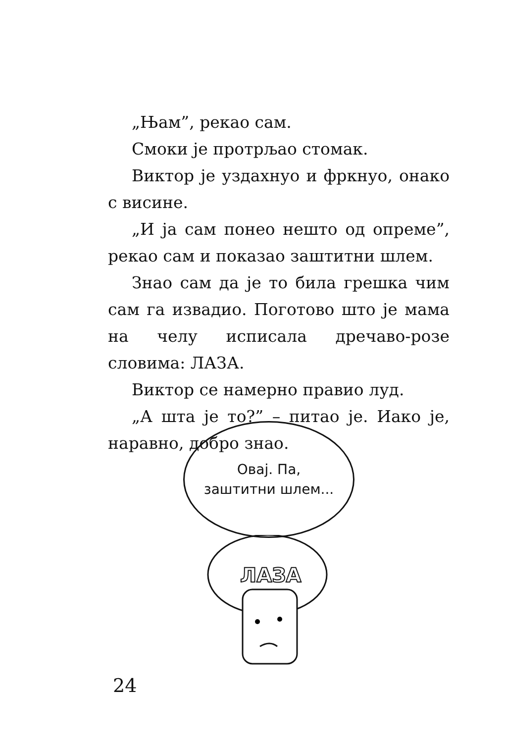„Њам”, рекао сам.
Смоки је протрљао стомак.
Виктор је уздахнуо и фркнуо, онако с висине.
„И ја сам понео нешто од опреме”, рекао сам и показао заштитни шлем.
Знао сам да је то била грешка чим сам га извадио. Поготово што је мама на челу исписала дречаво-розе словима: ЛАЗА.
Виктор се намерно правио луд.
„А шта је то?” – питао је. Иако је, наравно, добро знао.
Овај. Па,
заштитни шлем...
ЛАЗА
24